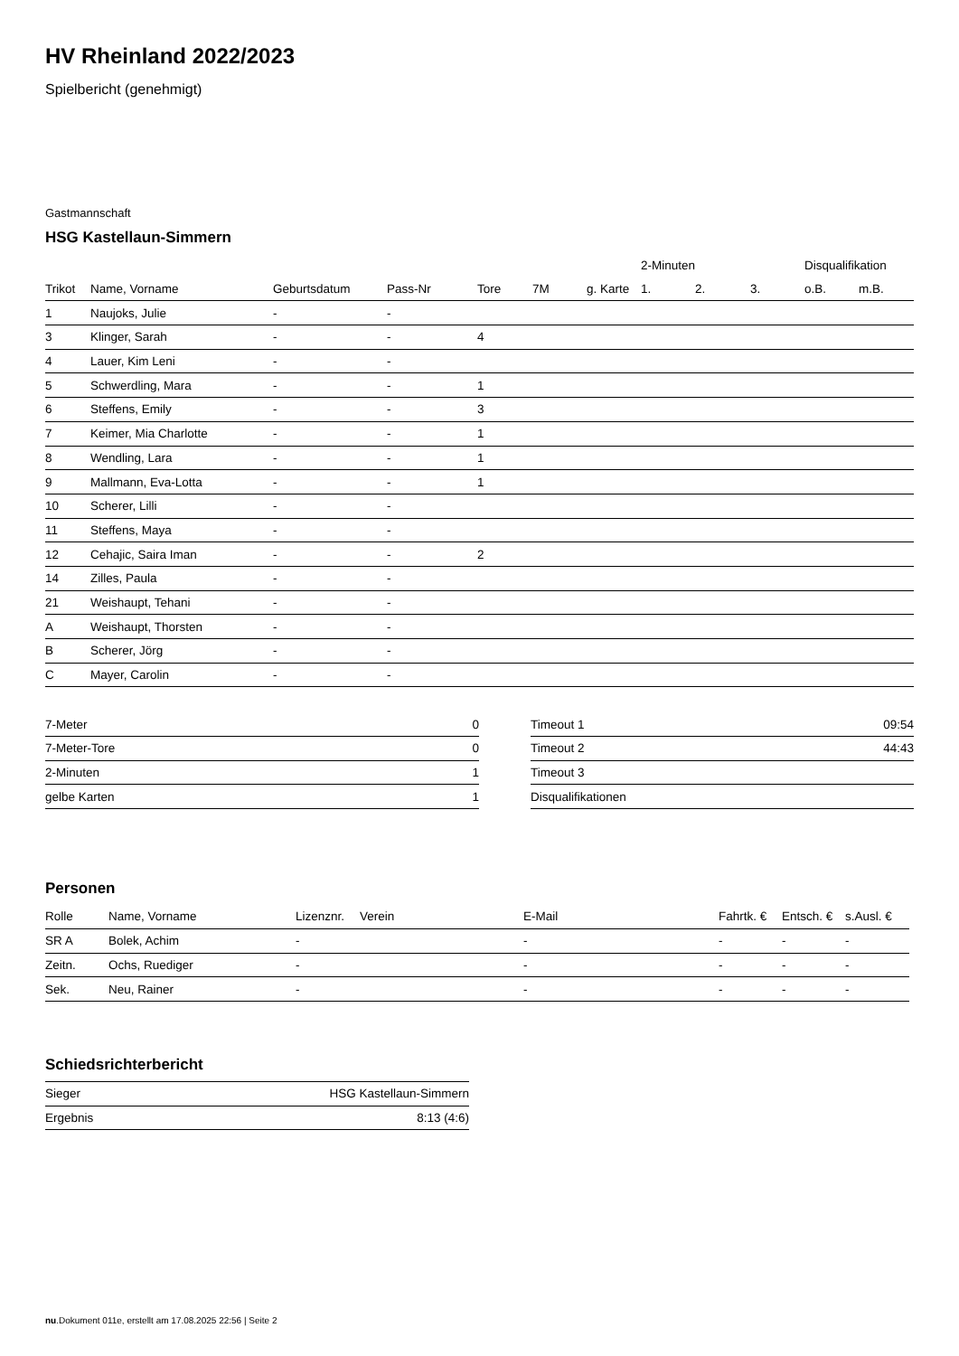HV Rheinland 2022/2023
Spielbericht (genehmigt)
Gastmannschaft
HSG Kastellaun-Simmern
| | | | | | | | 2-Minuten | | | Disqualifikation | |
| --- | --- | --- | --- | --- | --- | --- | --- | --- | --- | --- | --- |
| Trikot | Name, Vorname | Geburtsdatum | Pass-Nr | Tore | 7M | g. Karte | 1. | 2. | 3. | o.B. | m.B. |
| 1 | Naujoks, Julie | - | - | | | | | | | | |
| 3 | Klinger, Sarah | - | - | 4 | | | | | | | |
| 4 | Lauer, Kim Leni | - | - | | | | | | | | |
| 5 | Schwerdling, Mara | - | - | 1 | | | | | | | |
| 6 | Steffens, Emily | - | - | 3 | | | | | | | |
| 7 | Keimer, Mia Charlotte | - | - | 1 | | | | | | | |
| 8 | Wendling, Lara | - | - | 1 | | | | | | | |
| 9 | Mallmann, Eva-Lotta | - | - | 1 | | | | | | | |
| 10 | Scherer, Lilli | - | - | | | | | | | | |
| 11 | Steffens, Maya | - | - | | | | | | | | |
| 12 | Cehajic, Saira Iman | - | - | 2 | | | | | | | |
| 14 | Zilles, Paula | - | - | | | | | | | | |
| 21 | Weishaupt, Tehani | - | - | | | | | | | | |
| A | Weishaupt, Thorsten | - | - | | | | | | | | |
| B | Scherer, Jörg | - | - | | | | | | | | |
| C | Mayer, Carolin | - | - | | | | | | | | |
| 7-Meter | 0 |
| 7-Meter-Tore | 0 |
| 2-Minuten | 1 |
| gelbe Karten | 1 |
| Timeout 1 | 09:54 |
| Timeout 2 | 44:43 |
| Timeout 3 | |
| Disqualifikationen | |
Personen
| Rolle | Name, Vorname | Lizenznr. | Verein | E-Mail | Fahrtk. € | Entsch. € | s.Ausl. € |
| --- | --- | --- | --- | --- | --- | --- | --- |
| SR A | Bolek, Achim | - | | - | - | - | - |
| Zeitn. | Ochs, Ruediger | - | | - | - | - | - |
| Sek. | Neu, Rainer | - | | - | - | - | - |
Schiedsrichterbericht
| Sieger | HSG Kastellaun-Simmern |
| Ergebnis | 8:13 (4:6) |
nu.Dokument 011e, erstellt am 17.08.2025 22:56 | Seite 2